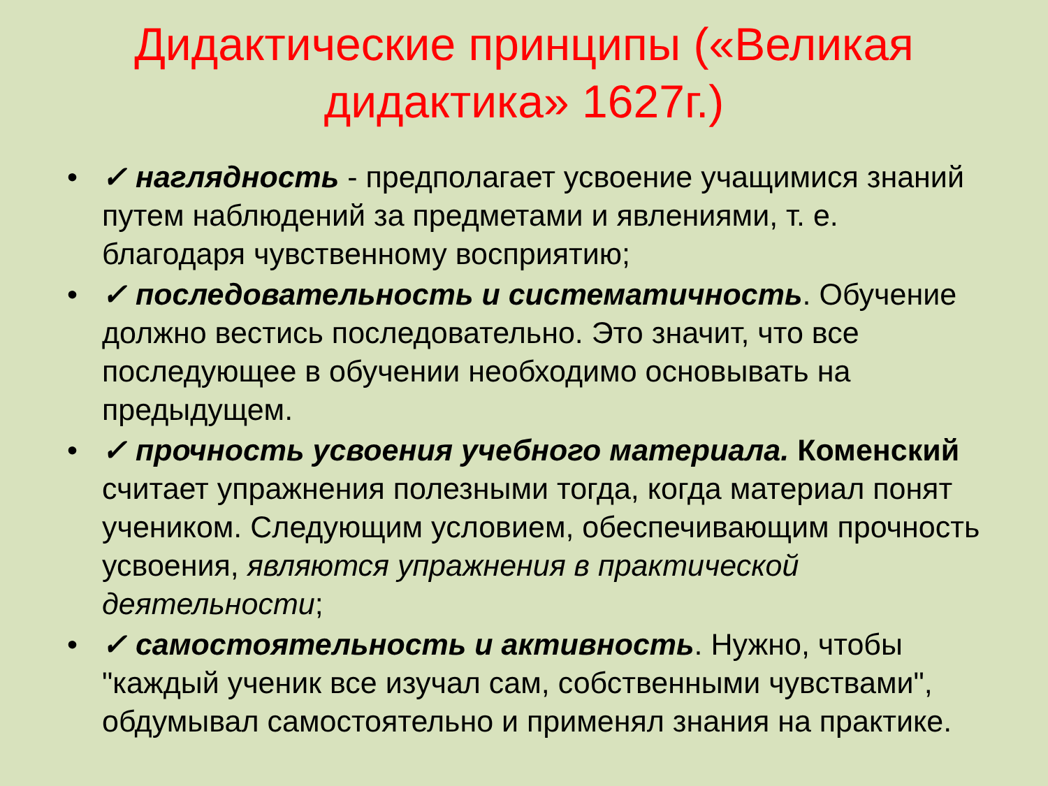Дидактические принципы («Великая дидактика» 1627г.)
• ✓ наглядность - предполагает усвоение учащимися знаний путем наблюдений за предметами и явлениями, т. е. благодаря чувственному восприятию;
• ✓ последовательность и систематичность. Обучение должно вестись последовательно. Это значит, что все последующее в обучении необходимо основывать на предыдущем.
• ✓ прочность усвоения учебного материала. Коменский считает упражнения полезными тогда, когда материал понят учеником. Следующим условием, обеспечивающим прочность усвоения, являются упражнения в практической деятельности;
• ✓ самостоятельность и активность. Нужно, чтобы "каждый ученик все изучал сам, собственными чувствами", обдумывал самостоятельно и применял знания на практике.